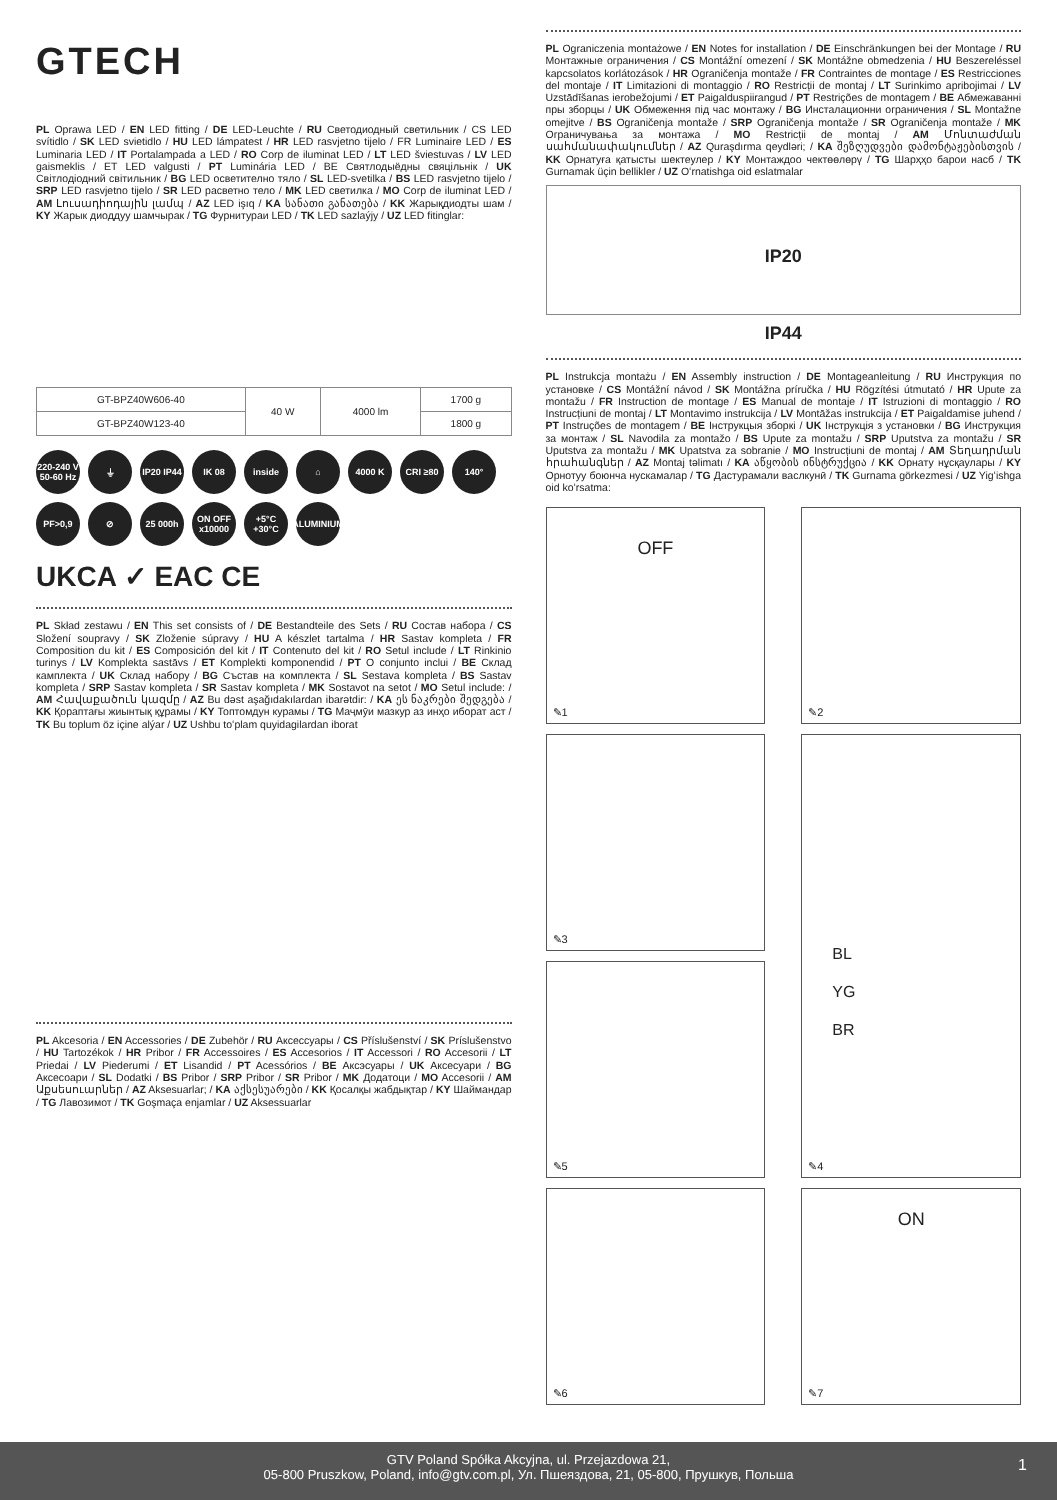GTECH
PL Oprawa LED / EN LED fitting / DE LED-Leuchte / RU Светодиодный светильник / CS LED svítidlo / SK LED svietidlo / HU LED lámpatest / HR LED rasvjetno tijelo / FR Luminaire LED / ES Luminaria LED / IT Portalampada a LED / RO Corp de iluminat LED / LT LED šviestuvas / LV LED gaismeklis / ET LED valgusti / PT Luminária LED / BE Святлодыёдны свяцільнік / UK Світлодіодний світильник / BG LED осветително тяло / SL LED-svetilka / BS LED rasvjetno tijelo / SRP LED rasvjetno tijelo / SR LED расветно тело / MK LED светилка / MO Corp de iluminat LED / AM Լուսադիոդային լամպ / AZ LED işıq / KA სანათი განათება / KK Жарықдиодты шам / KY Жарык диоддуу шамчырак / TG Фурнитураи LED / TK LED sazlaýjy / UZ LED fitinglar:
| GT-BPZ40W606-40 | 40 W | 4000 lm | 1700 g |
| GT-BPZ40W123-40 | | | 1800 g |
220-240 V 50-60 Hz
⏚
IP20 IP44
IK 08
inside
⌂
4000 K
CRI ≥80
140°
PF>0,9
⊘
25 000h
ON OFF x10000
+5°C +30°C
ALUMINIUM
UKCA ✓ EAC CE
PL Skład zestawu / EN This set consists of / DE Bestandteile des Sets / RU Состав набора / CS Složení soupravy / SK Zloženie súpravy / HU A készlet tartalma / HR Sastav kompleta / FR Composition du kit / ES Composición del kit / IT Contenuto del kit / RO Setul include / LT Rinkinio turinys / LV Komplekta sastāvs / ET Komplekti komponendid / PT O conjunto inclui / BE Склад камплекта / UK Склад набору / BG Състав на комплекта / SL Sestava kompleta / BS Sastav kompleta / SRP Sastav kompleta / SR Sastav kompleta / MK Sostavot na setot / MO Setul include: / AM Հավաքածուն կազմը / AZ Bu dəst aşağıdakılardan ibarətdir: / KA ეს ნაკრები შედგება / KK Қораптағы жиынтық құрамы / KY Топтомдун курамы / TG Маҷмӯи мазкур аз инҳо иборат аст / TK Bu toplum öz içine alýar / UZ Ushbu toʻplam quyidagilardan iborat
PL Akcesoria / EN Accessories / DE Zubehör / RU Аксессуары / CS Příslušenství / SK Príslušenstvo / HU Tartozékok / HR Pribor / FR Accessoires / ES Accesorios / IT Accessori / RO Accesorii / LT Priedai / LV Piederumi / ET Lisandid / PT Acessórios / BE Аксэсуары / UK Аксесуари / BG Аксесоари / SL Dodatki / BS Pribor / SRP Pribor / SR Pribor / MK Додатоци / MO Accesorii / AM Աքսեսուարներ / AZ Aksesuarlar; / KA აქსესუარები / KK Қосалқы жабдықтар / KY Шаймандар / TG Лавозимот / TK Goşmaça enjamlar / UZ Aksessuarlar
PL Ograniczenia montażowe / EN Notes for installation / DE Einschränkungen bei der Montage / RU Монтажные ограничения / CS Montážní omezení / SK Montážne obmedzenia / HU Beszereléssel kapcsolatos korlátozások / HR Ograničenja montaže / FR Contraintes de montage / ES Restricciones del montaje / IT Limitazioni di montaggio / RO Restricții de montaj / LT Surinkimo apribojimai / LV Uzstādīšanas ierobežojumi / ET Paigalduspiirangud / PT Restrições de montagem / BE Абмежаванні пры зборцы / UK Обмеження під час монтажу / BG Инсталационни ограничения / SL Montažne omejitve / BS Ograničenja montaže / SRP Ograničenja montaže / SR Ograničenja montaže / MK Ограничувања за монтажа / MO Restricții de montaj / AM Մոնտաժման սահմանափակումներ / AZ Quraşdırma qeydləri; / KA შეზღუდვები დამონტაჟებისთვის / KK Орнатуға қатысты шектеулер / KY Монтаждоо чектөөлөрү / TG Шарҳҳо барои насб / TK Gurnamak üçin bellikler / UZ Oʻrnatishga oid eslatmalar
IP20
IP44
PL Instrukcja montażu / EN Assembly instruction / DE Montageanleitung / RU Инструкция по установке / CS Montážní návod / SK Montážna príručka / HU Rögzítési útmutató / HR Upute za montažu / FR Instruction de montage / ES Manual de montaje / IT Istruzioni di montaggio / RO Instrucțiuni de montaj / LT Montavimo instrukcija / LV Montāžas instrukcija / ET Paigaldamise juhend / PT Instruções de montagem / BE Інструкцыя зборкі / UK Інструкція з установки / BG Инструкция за монтаж / SL Navodila za montažo / BS Upute za montažu / SRP Uputstva za montažu / SR Uputstva za montažu / MK Upatstva za sobranie / MO Instrucțiuni de montaj / AM Տեղադրման հրահանգներ / AZ Montaj təlimatı / KA აწყობის ინსტრუქცია / KK Орнату нұсқаулары / KY Орнотуу боюнча нускамалар / TG Дастурамали васлкунӣ / TK Gurnama görkezmesi / UZ Yigʻishga oid koʻrsatma:
OFF
✎1
✎2
✎3
BL
YG
BR
✎4
✎5
✎6
ON
✎7
GTV Poland Spółka Akcyjna, ul. Przejazdowa 21,
05-800 Pruszkow, Poland, info@gtv.com.pl, Ул. Пшеяздова, 21, 05-800, Прушкув, Польша
1